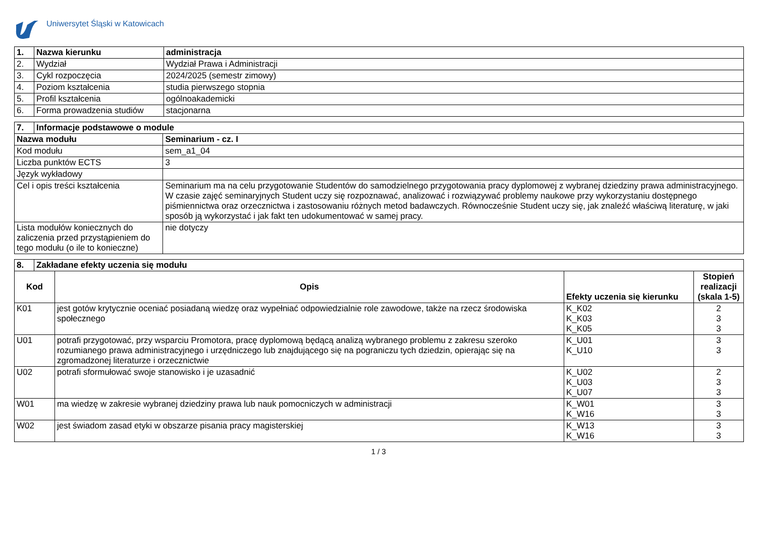Uniwersytet Śląski w Katowicach
| 1. | Nazwa kierunku | administracja |
| --- | --- | --- |
| 2. | Wydział | Wydział Prawa i Administracji |
| 3. | Cykl rozpoczęcia | 2024/2025 (semestr zimowy) |
| 4. | Poziom kształcenia | studia pierwszego stopnia |
| 5. | Profil kształcenia | ogólnoakademicki |
| 6. | Forma prowadzenia studiów | stacjonarna |
| 7. | Informacje podstawowe o module | |
| --- | --- | --- |
| Nazwa modułu | | Seminarium - cz. I |
| Kod modułu | | sem_a1_04 |
| Liczba punktów ECTS | | 3 |
| Język wykładowy | | |
| Cel i opis treści kształcenia | | Seminarium ma na celu przygotowanie Studentów do samodzielnego przygotowania pracy dyplomowej z wybranej dziedziny prawa administracyjnego. W czasie zajęć seminaryjnych Student uczy się rozpoznawać, analizować i rozwiązywać problemy naukowe przy wykorzystaniu dostępnego piśmiennictwa oraz orzecznictwa i zastosowaniu różnych metod badawczych. Równocześnie Student uczy się, jak znaleźć właściwą literaturę, w jaki sposób ją wykorzystać i jak fakt ten udokumentować w samej pracy. |
| Lista modułów koniecznych do zaliczenia przed przystąpieniem do tego modułu (o ile to konieczne) | | nie dotyczy |
| 8. | Zakładane efekty uczenia się modułu | | | |
| --- | --- | --- | --- | --- |
| Kod | | Opis | Efekty uczenia się kierunku | Stopień realizacji (skala 1-5) |
| K01 | | jest gotów krytycznie oceniać posiadaną wiedzę oraz wypełniać odpowiedzialnie role zawodowe, także na rzecz środowiska społecznego | K_K02 K_K03 K_K05 | 2 3 3 |
| U01 | | potrafi przygotować, przy wsparciu Promotora, pracę dyplomową będącą analizą wybranego problemu z zakresu szeroko rozumianego prawa administracyjnego i urzędniczego lub znajdującego się na pograniczu tych dziedzin, opierając się na zgromadzonej literaturze i orzecznictwie | K_U01 K_U10 | 3 3 |
| U02 | | potrafi sformułować swoje stanowisko i je uzasadnić | K_U02 K_U03 K_U07 | 2 3 3 |
| W01 | | ma wiedzę w zakresie wybranej dziedziny prawa lub nauk pomocniczych w administracji | K_W01 K_W16 | 3 3 |
| W02 | | jest świadom zasad etyki w obszarze pisania pracy magisterskiej | K_W13 K_W16 | 3 3 |
1 / 3